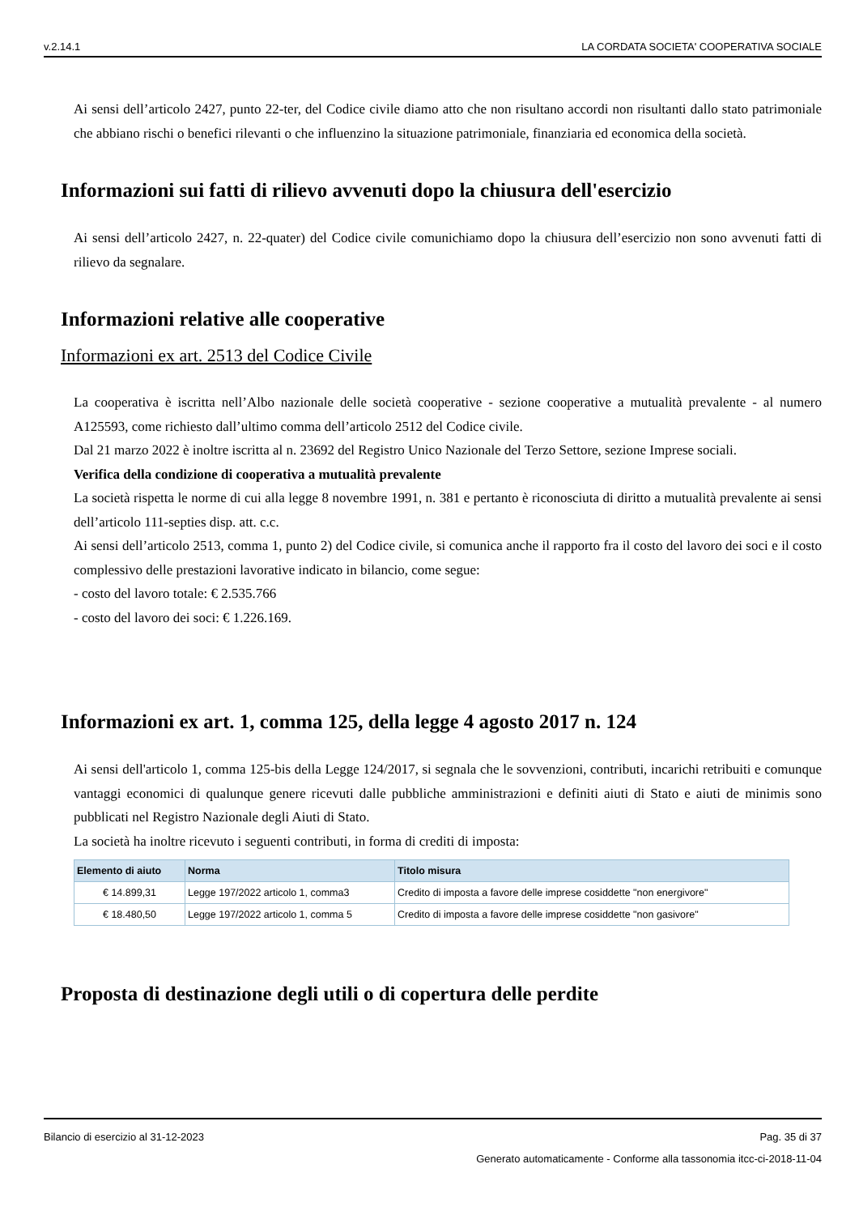v.2.14.1 LA CORDATA SOCIETA' COOPERATIVA SOCIALE
Ai sensi dell’articolo 2427, punto 22-ter, del Codice civile diamo atto che non risultano accordi non risultanti dallo stato patrimoniale che abbiano rischi o benefici rilevanti o che influenzino la situazione patrimoniale, finanziaria ed economica della società.
Informazioni sui fatti di rilievo avvenuti dopo la chiusura dell'esercizio
Ai sensi dell’articolo 2427, n. 22-quater) del Codice civile comunichiamo dopo la chiusura dell’esercizio non sono avvenuti fatti di rilievo da segnalare.
Informazioni relative alle cooperative
Informazioni ex art. 2513 del Codice Civile
La cooperativa è iscritta nell’Albo nazionale delle società cooperative - sezione cooperative a mutualità prevalente - al numero A125593, come richiesto dall’ultimo comma dell’articolo 2512 del Codice civile.
Dal 21 marzo 2022 è inoltre iscritta al n. 23692 del Registro Unico Nazionale del Terzo Settore, sezione Imprese sociali.
Verifica della condizione di cooperativa a mutualità prevalente
La società rispetta le norme di cui alla legge 8 novembre 1991, n. 381 e pertanto è riconosciuta di diritto a mutualità prevalente ai sensi dell’articolo 111-septies disp. att. c.c.
Ai sensi dell’articolo 2513, comma 1, punto 2) del Codice civile, si comunica anche il rapporto fra il costo del lavoro dei soci e il costo complessivo delle prestazioni lavorative indicato in bilancio, come segue:
- costo del lavoro totale: € 2.535.766
- costo del lavoro dei soci: € 1.226.169.
Informazioni ex art. 1, comma 125, della legge 4 agosto 2017 n. 124
Ai sensi dell'articolo 1, comma 125-bis della Legge 124/2017, si segnala che le sovvenzioni, contributi, incarichi retribuiti e comunque vantaggi economici di qualunque genere ricevuti dalle pubbliche amministrazioni e definiti aiuti di Stato e aiuti de minimis sono pubblicati nel Registro Nazionale degli Aiuti di Stato.
La società ha inoltre ricevuto i seguenti contributi, in forma di crediti di imposta:
| Elemento di aiuto | Norma | Titolo misura |
| --- | --- | --- |
| € 14.899,31 | Legge 197/2022 articolo 1, comma3 | Credito di imposta a favore delle imprese cosiddette "non energivore" |
| € 18.480,50 | Legge 197/2022 articolo 1, comma 5 | Credito di imposta a favore delle imprese cosiddette "non gasivore" |
Proposta di destinazione degli utili o di copertura delle perdite
Bilancio di esercizio al 31-12-2023 Pag. 35 di 37
Generato automaticamente - Conforme alla tassonomia itcc-ci-2018-11-04